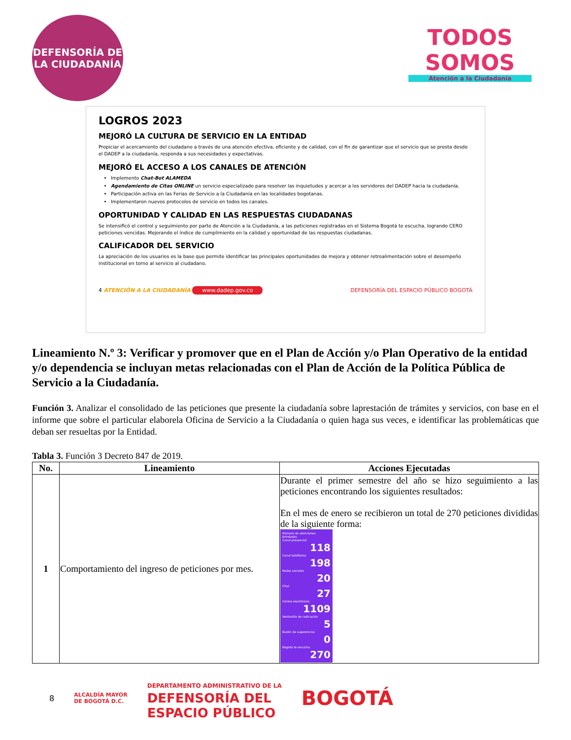DEFENSORÍA DE LA CIUDADANÍA
TODOS SOMOS
Atención a la Ciudadanía
LOGROS 2023
MEJORÓ LA CULTURA DE SERVICIO EN LA ENTIDAD
Propiciar el acercamiento del ciudadano a través de una atención efectiva, eficiente y de calidad, con el fin de garantizar que el servicio que se presta desde el DADEP a la ciudadanía, responda a sus necesidades y expectativas.
MEJORÓ EL ACCESO A LOS CANALES DE ATENCIÓN
Implemento Chat-Bot ALAMEDA
Agendamiento de Citas ONLINE un servicio especializado para resolver las inquietudes y acercar a los servidores del DADEP hacia la ciudadanía.
Participación activa en las Ferias de Servicio a la Ciudadanía en las localidades bogotanas.
Implementaron nuevos protocolos de servicio en todos los canales.
OPORTUNIDAD Y CALIDAD EN LAS RESPUESTAS CIUDADANAS
Se intensificó el control y seguimiento por parte de Atención a la Ciudadanía, a las peticiones registradas en el Sistema Bogotá te escucha, logrando CERO peticiones vencidas. Mejorando el índice de cumplimiento en la calidad y oportunidad de las respuestas ciudadanas.
CALIFICADOR DEL SERVICIO
La apreciación de los usuarios es la base que permite identificar las principales oportunidades de mejora y obtener retroalimentación sobre el desempeño institucional en torno al servicio al ciudadano.
4 ATENCIÓN A LA CIUDADANÍA www.dadep.gov.co DEFENSORÍA DEL ESPACIO PÚBLICO BOGOTÁ
Lineamiento N.º 3: Verificar y promover que en el Plan de Acción y/o Plan Operativo de la entidad y/o dependencia se incluyan metas relacionadas con el Plan de Acción de la Política Pública de Servicio a la Ciudadanía.
Función 3. Analizar el consolidado de las peticiones que presente la ciudadanía sobre laprestación de trámites y servicios, con base en el informe que sobre el particular elaborela Oficina de Servicio a la Ciudadanía o quien haga sus veces, e identificar las problemáticas que deban ser resueltas por la Entidad.
Tabla 3. Función 3 Decreto 847 de 2019.
| No. | Lineamiento | Acciones Ejecutadas |
| --- | --- | --- |
| 1 | Comportamiento del ingreso de peticiones por mes. | Durante el primer semestre del año se hizo seguimiento a las peticiones encontrando los siguientes resultados: En el mes de enero se recibieron un total de 270 peticiones divididas de la siguiente forma: Número de atenciones brindadas Canal presencial 118 Canal telefónico 198 Redes sociales 20 Chat 27 Correo electrónico 1109 Ventanilla de radicación 5 Buzón de sugerencias 0 Bogotá te escucha 270 |
8 ALCALDÍA MAYOR
DE BOGOTÁ D.C. DEPARTAMENTO ADMINISTRATIVO DE LA
DEFENSORÍA DEL
ESPACIO PÚBLICO BOGOTÁ